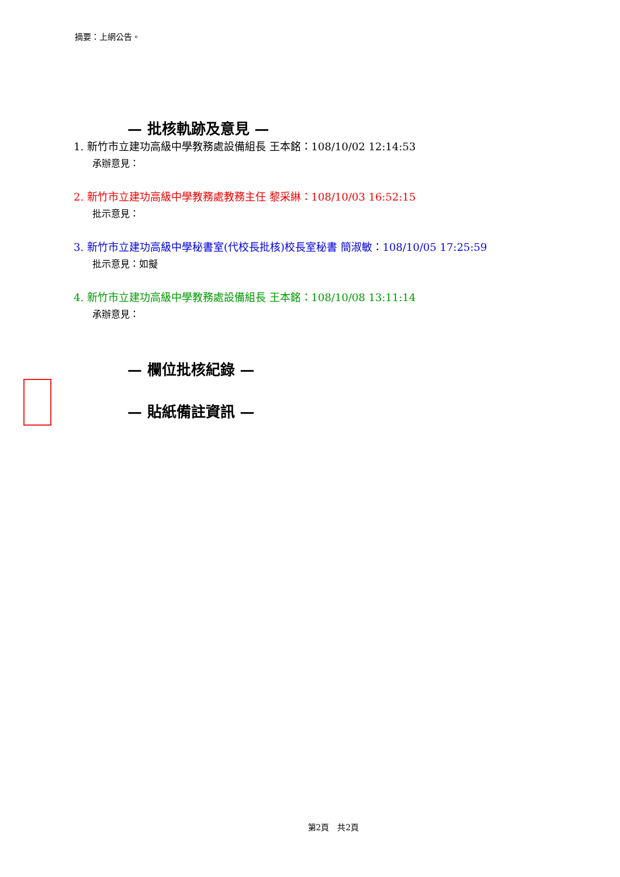摘要：上網公告。
— 批核軌跡及意見 —
1. 新竹市立建功高級中學教務處設備組長 王本銘：108/10/02 12:14:53
承辦意見：
2. 新竹市立建功高級中學教務處教務主任 黎采綝：108/10/03 16:52:15
批示意見：
3. 新竹市立建功高級中學秘書室(代校長批核)校長室秘書 簡淑敏：108/10/05 17:25:59
批示意見：如擬
4. 新竹市立建功高級中學教務處設備組長 王本銘：108/10/08 13:11:14
承辦意見：
— 欄位批核紀錄 —
— 貼紙備註資訊 —
第2頁　共2頁